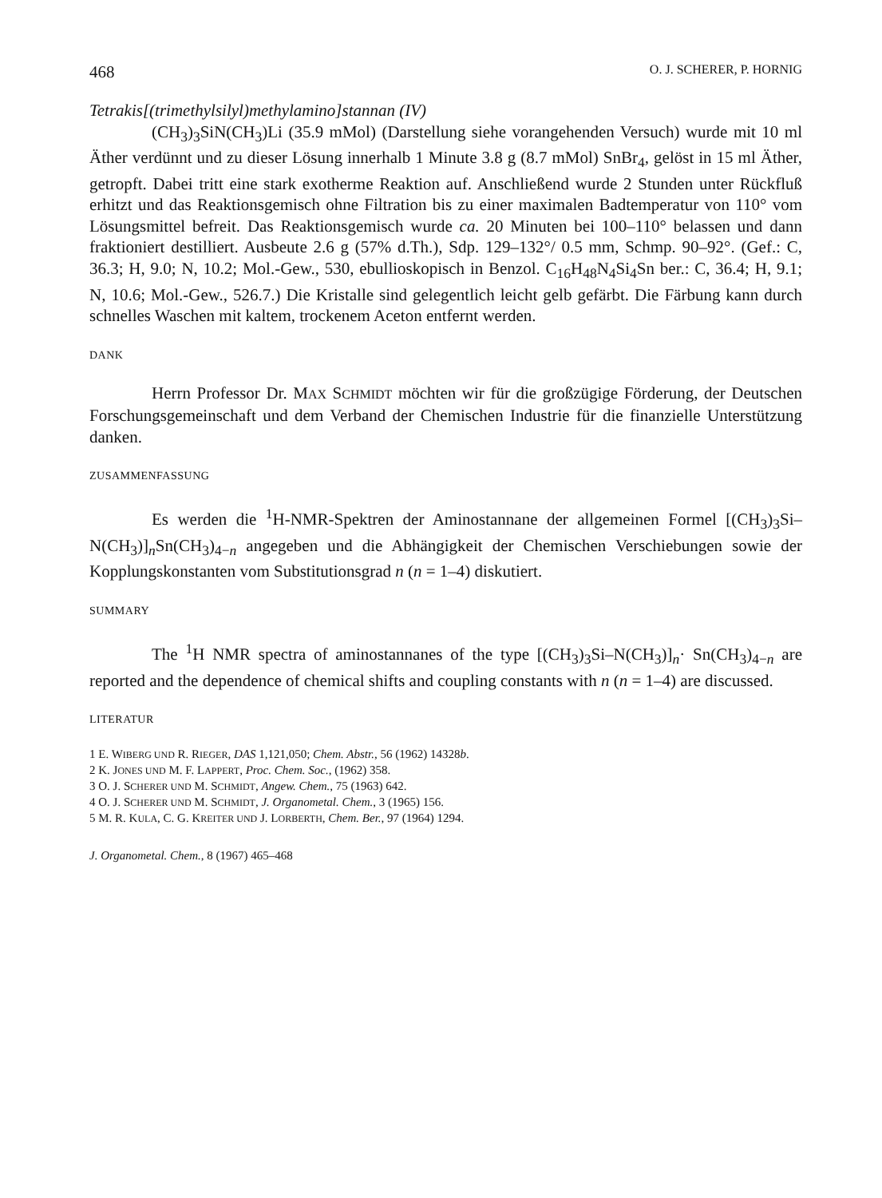468 O. J. SCHERER, P. HORNIG
Tetrakis[(trimethylsilyl)methylamino]stannan (IV)
(CH<sub>3</sub>)<sub>3</sub>SiN(CH<sub>3</sub>)Li (35.9 mMol) (Darstellung siehe vorangehenden Versuch) wurde mit 10 ml Äther verdünnt und zu dieser Lösung innerhalb 1 Minute 3.8 g (8.7 mMol) SnBr<sub>4</sub>, gelöst in 15 ml Äther, getropft. Dabei tritt eine stark exotherme Reaktion auf. Anschließend wurde 2 Stunden unter Rückfluß erhitzt und das Reaktionsgemisch ohne Filtration bis zu einer maximalen Badtemperatur von 110° vom Lösungsmittel befreit. Das Reaktionsgemisch wurde ca. 20 Minuten bei 100–110° belassen und dann fraktioniert destilliert. Ausbeute 2.6 g (57% d.Th.), Sdp. 129–132°/ 0.5 mm, Schmp. 90–92°. (Gef.: C, 36.3; H, 9.0; N, 10.2; Mol.-Gew., 530, ebullioskopisch in Benzol. C<sub>16</sub>H<sub>48</sub>N<sub>4</sub>Si<sub>4</sub>Sn ber.: C, 36.4; H, 9.1; N, 10.6; Mol.-Gew., 526.7.) Die Kristalle sind gelegentlich leicht gelb gefärbt. Die Färbung kann durch schnelles Waschen mit kaltem, trockenem Aceton entfernt werden.
DANK
Herrn Professor Dr. MAX SCHMIDT möchten wir für die großzügige Förderung, der Deutschen Forschungsgemeinschaft und dem Verband der Chemischen Industrie für die finanzielle Unterstützung danken.
ZUSAMMENFASSUNG
Es werden die <sup>1</sup>H-NMR-Spektren der Aminostannane der allgemeinen Formel [(CH<sub>3</sub>)<sub>3</sub>Si–N(CH<sub>3</sub>)]<sub>n</sub>Sn(CH<sub>3</sub>)<sub>4−n</sub> angegeben und die Abhängigkeit der Chemischen Verschiebungen sowie der Kopplungskonstanten vom Substitutionsgrad n (n = 1–4) diskutiert.
SUMMARY
The <sup>1</sup>H NMR spectra of aminostannanes of the type [(CH<sub>3</sub>)<sub>3</sub>Si–N(CH<sub>3</sub>)]<sub>n</sub>· Sn(CH<sub>3</sub>)<sub>4−n</sub> are reported and the dependence of chemical shifts and coupling constants with n (n = 1–4) are discussed.
LITERATUR
1 E. WIBERG UND R. RIEGER, DAS 1,121,050; Chem. Abstr., 56 (1962) 14328b.
2 K. JONES UND M. F. LAPPERT, Proc. Chem. Soc., (1962) 358.
3 O. J. SCHERER UND M. SCHMIDT, Angew. Chem., 75 (1963) 642.
4 O. J. SCHERER UND M. SCHMIDT, J. Organometal. Chem., 3 (1965) 156.
5 M. R. KULA, C. G. KREITER UND J. LORBERTH, Chem. Ber., 97 (1964) 1294.
J. Organometal. Chem., 8 (1967) 465–468